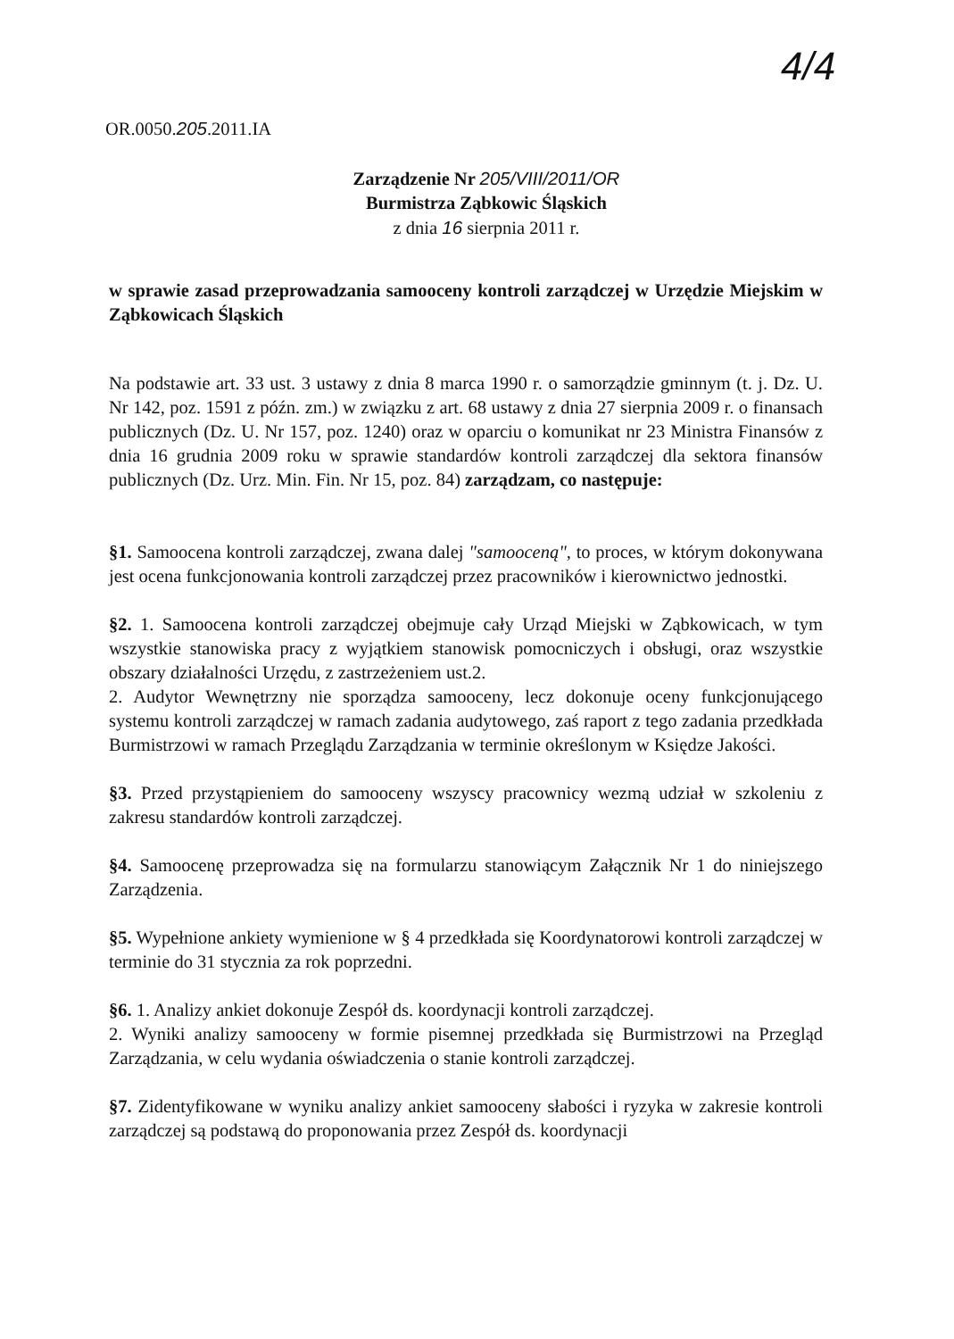4/4
OR.0050.205.2011.IA
Zarządzenie Nr 205/VIII/2011/OR
Burmistrza Ząbkowic Śląskich
z dnia 16 sierpnia 2011 r.
w sprawie zasad przeprowadzania samooceny kontroli zarządczej w Urzędzie Miejskim w Ząbkowicach Śląskich
Na podstawie art. 33 ust. 3 ustawy z dnia 8 marca 1990 r. o samorządzie gminnym (t. j. Dz. U. Nr 142, poz. 1591 z późn. zm.) w związku z art. 68 ustawy z dnia 27 sierpnia 2009 r. o finansach publicznych (Dz. U. Nr 157, poz. 1240) oraz w oparciu o komunikat nr 23 Ministra Finansów z dnia 16 grudnia 2009 roku w sprawie standardów kontroli zarządczej dla sektora finansów publicznych (Dz. Urz. Min. Fin. Nr 15, poz. 84) zarządzam, co następuje:
§1. Samoocena kontroli zarządczej, zwana dalej "samooceną", to proces, w którym dokonywana jest ocena funkcjonowania kontroli zarządczej przez pracowników i kierownictwo jednostki.
§2. 1. Samoocena kontroli zarządczej obejmuje cały Urząd Miejski w Ząbkowicach, w tym wszystkie stanowiska pracy z wyjątkiem stanowisk pomocniczych i obsługi, oraz wszystkie obszary działalności Urzędu, z zastrzeżeniem ust.2.
2. Audytor Wewnętrzny nie sporządza samooceny, lecz dokonuje oceny funkcjonującego systemu kontroli zarządczej w ramach zadania audytowego, zaś raport z tego zadania przedkłada Burmistrzowi w ramach Przeglądu Zarządzania w terminie określonym w Księdze Jakości.
§3. Przed przystąpieniem do samooceny wszyscy pracownicy wezmą udział w szkoleniu z zakresu standardów kontroli zarządczej.
§4. Samoocenę przeprowadza się na formularzu stanowiącym Załącznik Nr 1 do niniejszego Zarządzenia.
§5. Wypełnione ankiety wymienione w § 4 przedkłada się Koordynatorowi kontroli zarządczej w terminie do 31 stycznia za rok poprzedni.
§6. 1. Analizy ankiet dokonuje Zespół ds. koordynacji kontroli zarządczej.
2. Wyniki analizy samooceny w formie pisemnej przedkłada się Burmistrzowi na Przegląd Zarządzania, w celu wydania oświadczenia o stanie kontroli zarządczej.
§7. Zidentyfikowane w wyniku analizy ankiet samooceny słabości i ryzyka w zakresie kontroli zarządczej są podstawą do proponowania przez Zespół ds. koordynacji